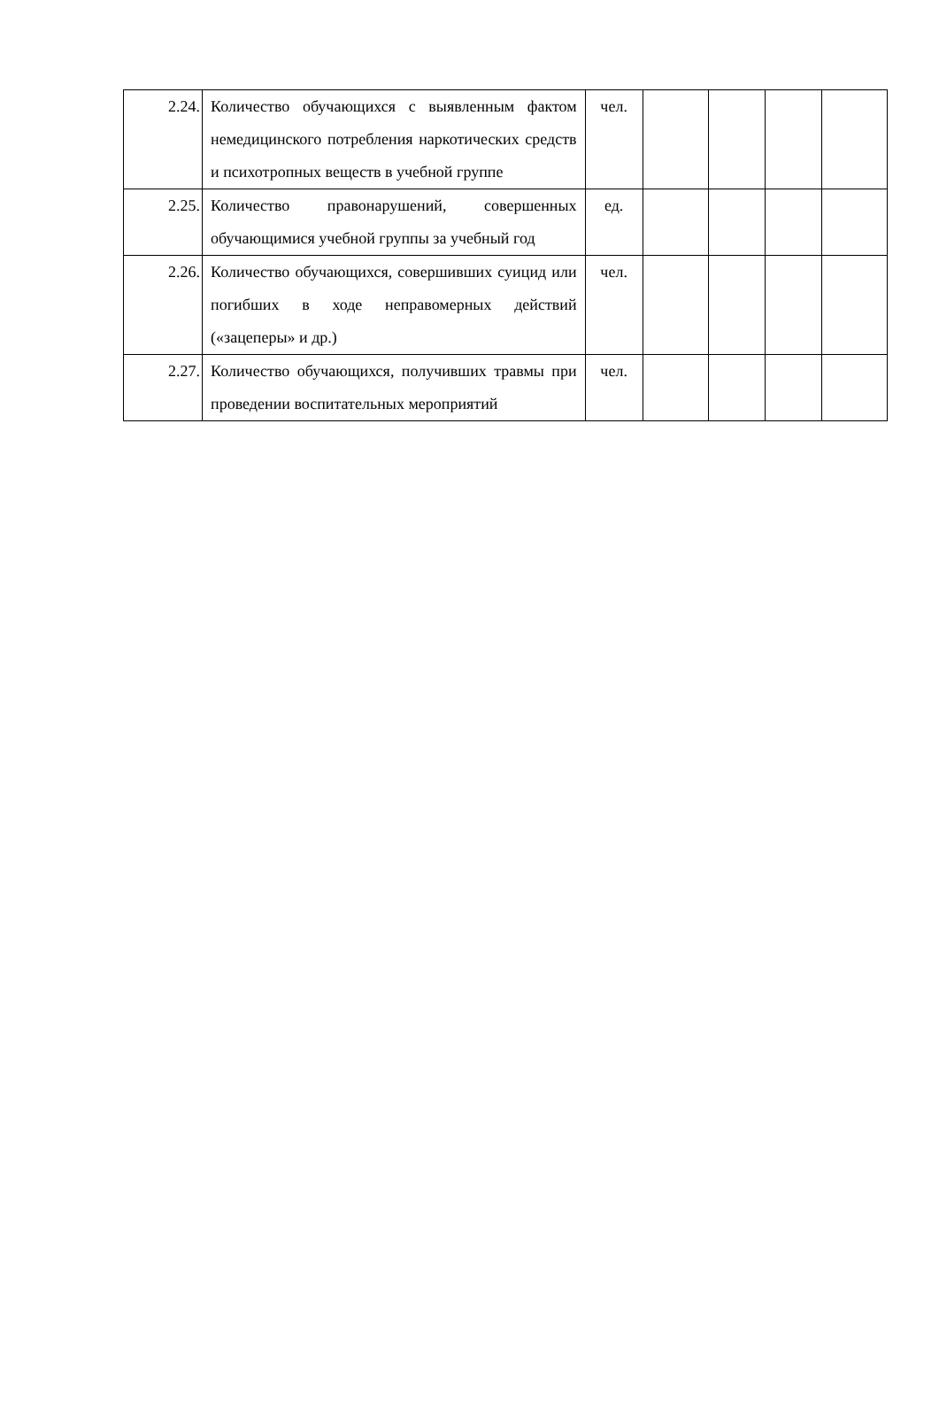| 2.24. | Количество обучающихся с выявленным фактом немедицинского потребления наркотических средств и психотропных веществ в учебной группе | чел. | | | | |
| 2.25. | Количество правонарушений, совершенных обучающимися учебной группы за учебный год | ед. | | | | |
| 2.26. | Количество обучающихся, совершивших суицид или погибших в ходе неправомерных действий («зацеперы» и др.) | чел. | | | | |
| 2.27. | Количество обучающихся, получивших травмы при проведении воспитательных мероприятий | чел. | | | | |